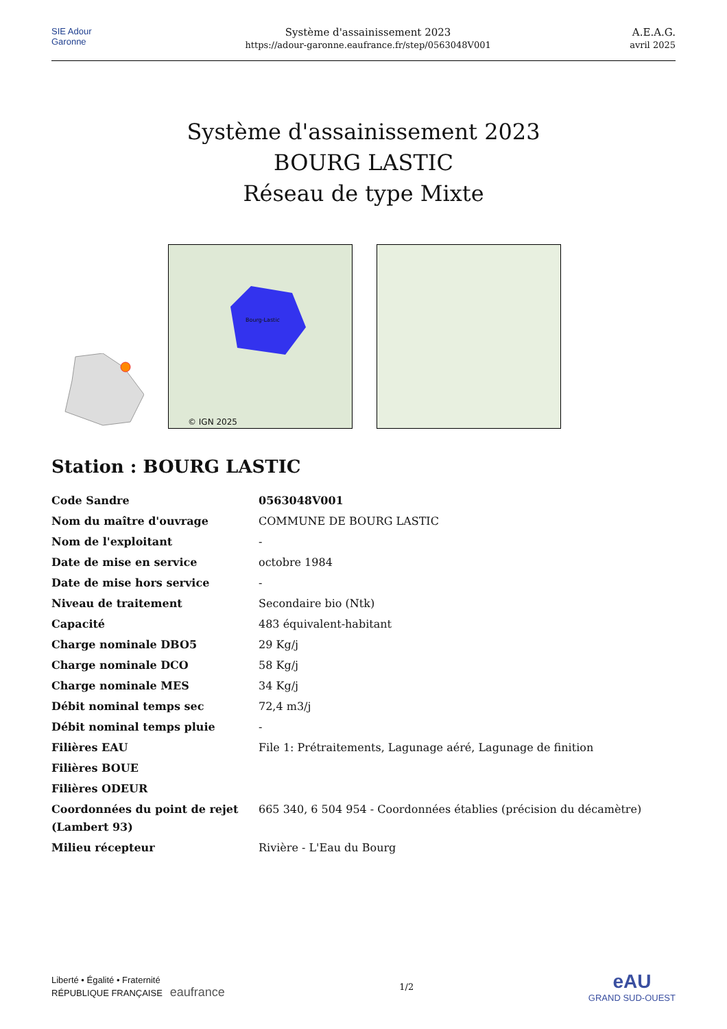SIE Adour Garonne
Système d'assainissement 2023
https://adour-garonne.eaufrance.fr/step/0563048V001
A.E.A.G.
avril 2025
Système d'assainissement 2023
BOURG LASTIC
Réseau de type Mixte
Bourg-Lastic
© IGN 2025
Station : BOURG LASTIC
| Code Sandre | 0563048V001 |
| Nom du maître d'ouvrage | COMMUNE DE BOURG LASTIC |
| Nom de l'exploitant | - |
| Date de mise en service | octobre 1984 |
| Date de mise hors service | - |
| Niveau de traitement | Secondaire bio (Ntk) |
| Capacité | 483 équivalent-habitant |
| Charge nominale DBO5 | 29 Kg/j |
| Charge nominale DCO | 58 Kg/j |
| Charge nominale MES | 34 Kg/j |
| Débit nominal temps sec | 72,4 m3/j |
| Débit nominal temps pluie | - |
| Filières EAU | File 1: Prétraitements, Lagunage aéré, Lagunage de finition |
| Filières BOUE | |
| Filières ODEUR | |
| Coordonnées du point de rejet (Lambert 93) | 665 340, 6 504 954 - Coordonnées établies (précision du décamètre) |
| Milieu récepteur | Rivière - L'Eau du Bourg |
Liberté • Égalité • Fraternité
RÉPUBLIQUE FRANÇAISE eaufrance
1/2
eAU
GRAND SUD-OUEST